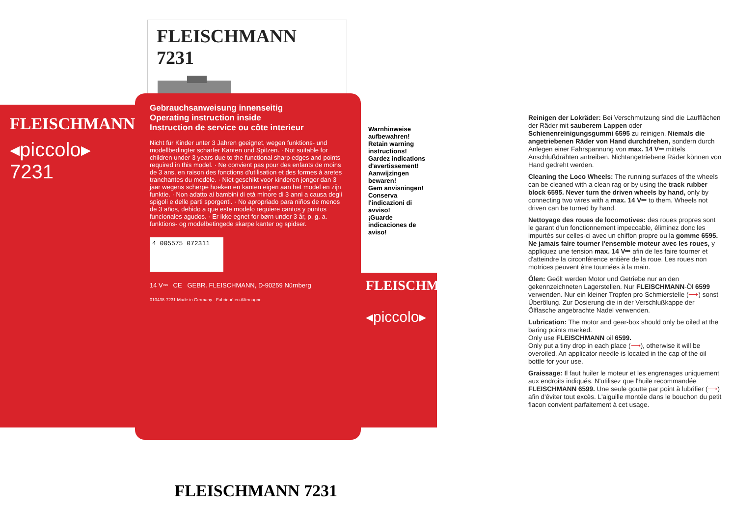FLEISCHMANN 7231
FLEISCHMANN
◂piccolo▸ 7231
Gebrauchsanweisung innenseitig
Operating instruction inside
Instruction de service ou côte interieur
Nicht für Kinder unter 3 Jahren geeignet, wegen funktions- und modellbedingter scharfer Kanten und Spitzen. · Not suitable for children under 3 years due to the functional sharp edges and points required in this model. · Ne convient pas pour des enfants de moins de 3 ans, en raison des fonctions d'utilisation et des formes à aretes tranchantes du modèle. · Niet geschikt voor kinderen jonger dan 3 jaar wegens scherpe hoeken en kanten eigen aan het model en zijn funktie. · Non adatto ai bambini di età minore di 3 anni a causa degli spigoli e delle parti sporgenti. · No apropriado para niños de menos de 3 años, debido a que este modelo requiere cantos y puntos funcionales agudos. · Er ikke egnet for børn under 3 år, p. g. a. funktions- og modelbetingede skarpe kanter og spidser.
4 005575 072311
14 V⎓ CE GEBR. FLEISCHMANN, D-90259 Nürnberg
010438-7231 Made in Germany · Fabriqué en Allemagne
Warnhinweise aufbewahren!
Retain warning instructions!
Gardez indications d'avertissement!
Aanwijzingen bewaren!
Gem anvisningen!
Conserva l'indicazioni di avviso!
¡Guarde indicaciones de aviso!
FLEISCHMANN
◂piccolo▸
FLEISCHMANN 7231
Reinigen der Lokräder: Bei Verschmutzung sind die Laufflächen der Räder mit sauberem Lappen oder Schienenreinigungsgummi 6595 zu reinigen. Niemals die angetriebenen Räder von Hand durchdrehen, sondern durch Anlegen einer Fahrspannung von max. 14 V⎓ mittels Anschlußdrähten antreiben. Nichtangetriebene Räder können von Hand gedreht werden.
Cleaning the Loco Wheels: The running surfaces of the wheels can be cleaned with a clean rag or by using the track rubber block 6595. Never turn the driven wheels by hand, only by connecting two wires with a max. 14 V⎓ to them. Wheels not driven can be turned by hand.
Nettoyage des roues de locomotives: des roues propres sont le garant d'un fonctionnement impeccable, éliminez donc les impurtés sur celles-ci avec un chiffon propre ou la gomme 6595. Ne jamais faire tourner l'ensemble moteur avec les roues, y appliquez une tension max. 14 V⎓ afin de les faire tourner et d'atteindre la circonférence entière de la roue. Les roues non motrices peuvent être tournées à la main.
Ölen: Geölt werden Motor und Getriebe nur an den gekennzeichneten Lagerstellen. Nur FLEISCHMANN-Öl 6599 verwenden. Nur ein kleiner Tropfen pro Schmierstelle (⟶) sonst Überölung. Zur Dosierung die in der Verschlußkappe der Ölflasche angebrachte Nadel verwenden.
Lubrication: The motor and gear-box should only be oiled at the baring points marked.
Only use FLEISCHMANN oil 6599.
Only put a tiny drop in each place (⟶), otherwise it will be overoiled. An applicator needle is located in the cap of the oil bottle for your use.
Graissage: Il faut huiler le moteur et les engrenages uniquement aux endroits indiqués. N'utilisez que l'huile recommandée FLEISCHMANN 6599. Une seule goutte par point à lubrifier (⟶) afin d'éviter tout excès. L'aiguille montée dans le bouchon du petit flacon convient parfaitement à cet usage.